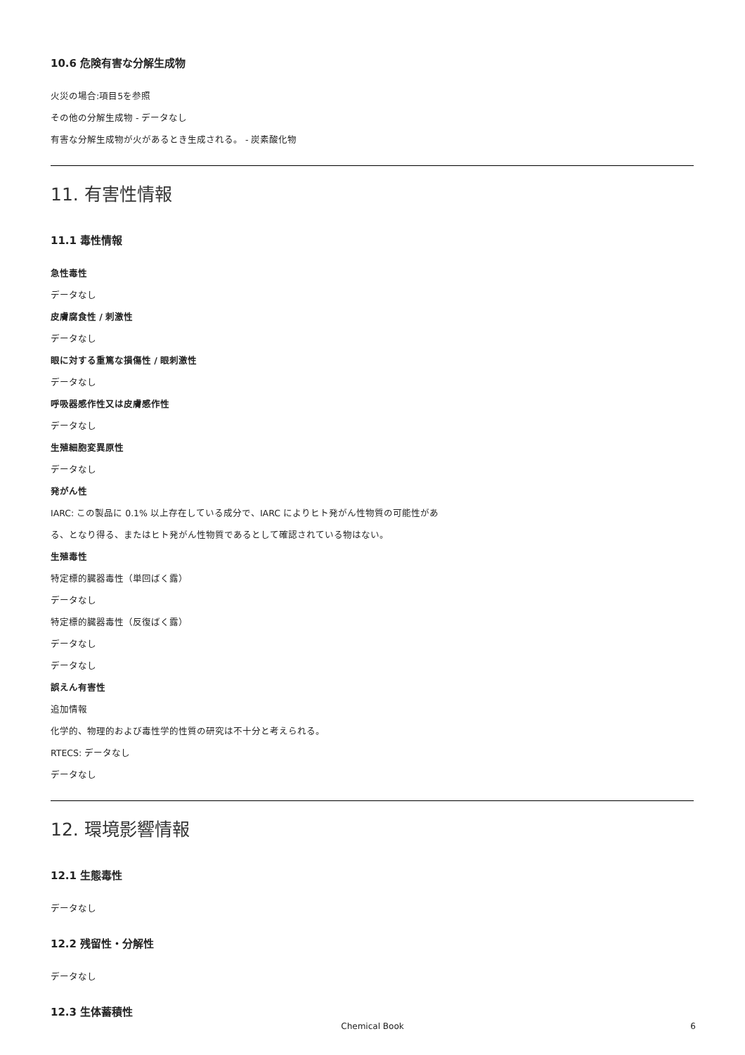10.6 危険有害な分解生成物
火災の場合:項目5を参照
その他の分解生成物 - データなし
有害な分解生成物が火があるとき生成される。 - 炭素酸化物
11. 有害性情報
11.1 毒性情報
急性毒性
データなし
皮膚腐食性 / 刺激性
データなし
眼に対する重篤な損傷性 / 眼刺激性
データなし
呼吸器感作性又は皮膚感作性
データなし
生殖細胞変異原性
データなし
発がん性
IARC: この製品に 0.1% 以上存在している成分で、IARC によりヒト発がん性物質の可能性があ
る、となり得る、またはヒト発がん性物質であるとして確認されている物はない。
生殖毒性
特定標的臓器毒性（単回ばく露）
データなし
特定標的臓器毒性（反復ばく露）
データなし
データなし
誤えん有害性
追加情報
化学的、物理的および毒性学的性質の研究は不十分と考えられる。
RTECS: データなし
データなし
12. 環境影響情報
12.1 生態毒性
データなし
12.2 残留性・分解性
データなし
12.3 生体蓄積性
Chemical Book
6